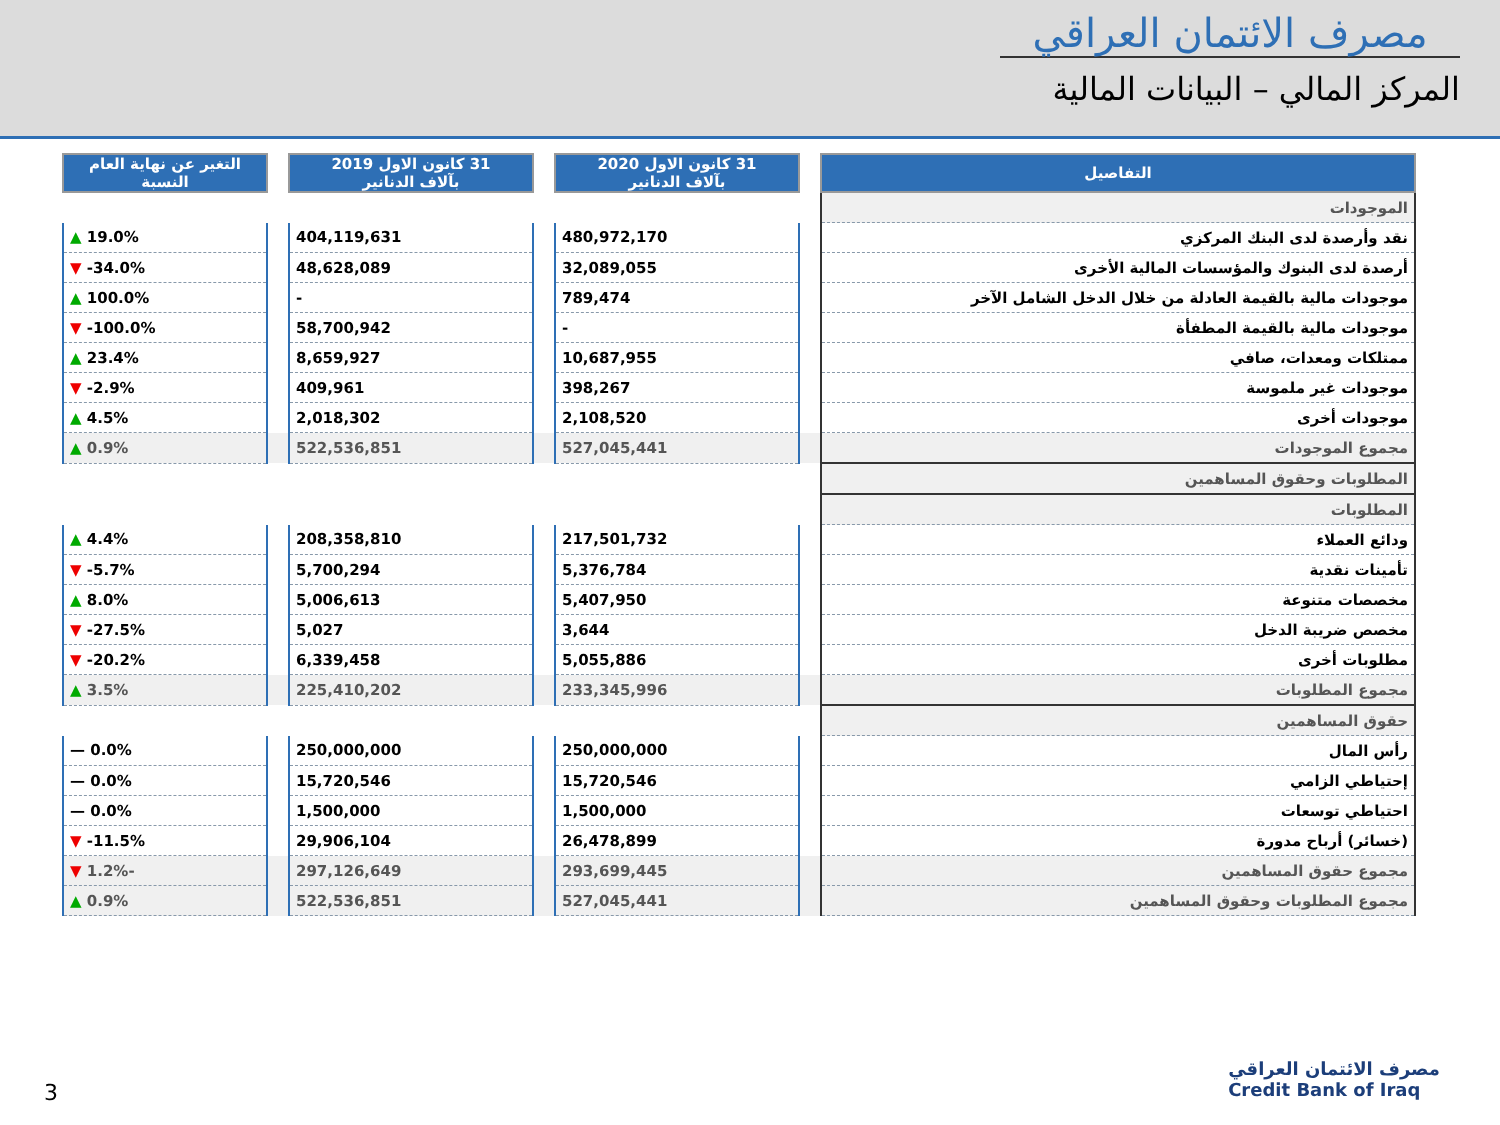مصرف الائتمان العراقي
المركز المالي – البيانات المالية
| التفاصيل | | 31 كانون الاول 2020 بآلاف الدنانير | | 31 كانون الاول 2019 بآلاف الدنانير | | التغير عن نهاية العام النسبة |
| الموجودات | | | | | | |
| نقد وأرصدة لدى البنك المركزي | | 480,972,170 | | 404,119,631 | | 19.0% ▲ |
| أرصدة لدى البنوك والمؤسسات المالية الأخرى | | 32,089,055 | | 48,628,089 | | 34.0%- ▼ |
| موجودات مالية بالقيمة العادلة من خلال الدخل الشامل الآخر | | 789,474 | | - | | 100.0% ▲ |
| موجودات مالية بالقيمة المطفأة | | - | | 58,700,942 | | 100.0%- ▼ |
| ممتلكات ومعدات، صافي | | 10,687,955 | | 8,659,927 | | 23.4% ▲ |
| موجودات غير ملموسة | | 398,267 | | 409,961 | | 2.9%- ▼ |
| موجودات أخرى | | 2,108,520 | | 2,018,302 | | 4.5% ▲ |
| مجموع الموجودات | | 527,045,441 | | 522,536,851 | | 0.9% ▲ |
| المطلوبات وحقوق المساهمين | | | | | | |
| المطلوبات | | | | | | |
| ودائع العملاء | | 217,501,732 | | 208,358,810 | | 4.4% ▲ |
| تأمينات نقدية | | 5,376,784 | | 5,700,294 | | 5.7%- ▼ |
| مخصصات متنوعة | | 5,407,950 | | 5,006,613 | | 8.0% ▲ |
| مخصص ضريبة الدخل | | 3,644 | | 5,027 | | 27.5%- ▼ |
| مطلوبات أخرى | | 5,055,886 | | 6,339,458 | | 20.2%- ▼ |
| مجموع المطلوبات | | 233,345,996 | | 225,410,202 | | 3.5% ▲ |
| حقوق المساهمين | | | | | | |
| رأس المال | | 250,000,000 | | 250,000,000 | | 0.0% — |
| إحتياطي الزامي | | 15,720,546 | | 15,720,546 | | 0.0% — |
| احتياطي توسعات | | 1,500,000 | | 1,500,000 | | 0.0% — |
| (خسائر) أرباح مدورة | | 26,478,899 | | 29,906,104 | | 11.5%- ▼ |
| مجموع حقوق المساهمين | | 293,699,445 | | 297,126,649 | | -1.2% ▼ |
| مجموع المطلوبات وحقوق المساهمين | | 527,045,441 | | 522,536,851 | | 0.9% ▲ |
3
مصرف الائتمان العراقي
Credit Bank of Iraq